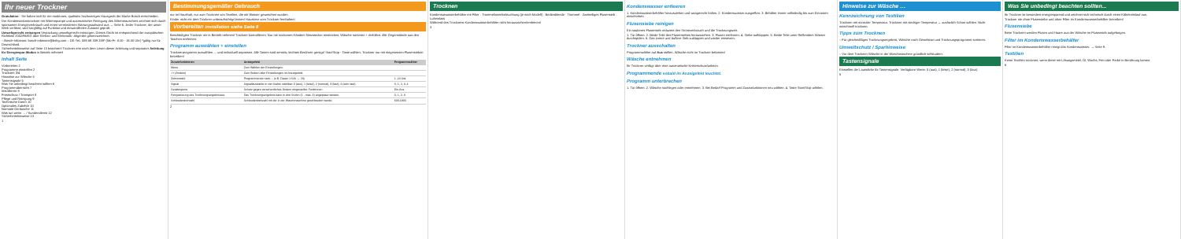Ihr neuer Trockner
Gratulation - Sie haben sich für ein modernes, qualitativ hochwertiges Hausgerät der Marke Bosch entschieden.
Der Kondensationstrockner mit Wärmepumpe und automatischer Reinigung des Wärmetauschers zeichnet sich durch sparsamen Energieverbrauch und einen verminderten Wartungsaufwand aus → Seite 6. Jeder Trockner, der unser Werk verlässt, wird sorgfältig auf Funktion und einwandfreien Zustand geprüft.
Umweltgerecht entsorgen Verpackung umweltgerecht entsorgen. Dieses Gerät ist entsprechend der europäischen Richtlinie 2002/96/EG über Elektro- und Elektronik- Altgeräte gekennzeichnet.
– Bosch-Infoteam: bosch-infoteam@bshg.com – DE-Tel.: 089 69 339 339* (Mo-Fr: 8.00 - 18.00 Uhr) *gültig nur für Deutschland.
Sicherheitshinweise auf Seite 13 beachten! Trockner erst nach dem Lesen dieser Anleitung und separater Anleitung für Energiespar-Modus in Betrieb nehmen!
Inhalt Seite
Vorbereiten 2
Programme einstellen 2
Trocknen 3/4
Hinweise zur Wäsche 5
Tastensignale 5
Was Sie unbedingt beachten sollten 6
Programmübersicht 7
Installieren 8
Frostschutz / Transport 8
Pflege und Reinigung 9
Technische Daten 10
Optionales Zubehör 10
Normale Geräusche 11
Was tun wenn … / Kundendienst 12
Sicherheitshinweise 13
1
Bestimmungsgemäßer Gebrauch
nur im Haushalt, nur zum Trocknen von Textilien, die mit Wasser gewaschen wurden.
Kinder nicht mit dem Trockner unbeaufsichtigt lassen! Haustiere vom Trockner fernhalten!
Vorbereiten Installation siehe Seite 8
Beschädigten Trockner nie in Betrieb nehmen! Trockner kontrollieren. Nur mit trockenen Händen! Netzstecker einstecken. Wäsche sortieren + einfüllen. Alle Gegenstände aus den Taschen entfernen.
Programm auswählen + einstellen
Trocknerprogramm auswählen … und individuell anpassen. Alle Tasten sind sensitiv, leichtes Berühren genügt! Start/Stop - Taste wählen. Trockner nur mit eingesetzten Flusensieben betreiben!
| Zusatzfunktionen | Anzeigefeld | Programmwähler |
| --- | --- | --- |
| Menu | Zum Wählen der Einstellungen. | |
| -/+ (Ändern) | Zum Ändern aller Einstellungen im Anzeigefeld. | |
| Zeitvorwahl | Programmende nach… (z.B. Dauer 1:54h → 2h) | 1 -24 Std. |
| Signal | Signallautstärke in vier Stufen wählbar: 0 (aus), 1 (leise), 2 (normal), 3 (laut), 4 (sehr laut). | 0, 1, 2, 3, 4 |
| Gerätesperre | Schutz gegen versehentliches Ändern eingestellter Funktionen | Ein-Aus |
| Feinjustierung des Trocknungsergebnisses | Das Trocknungsergebnis kann in drei Stufen (1 - max. 3) angepasst werden. | 0, 1, 2, 3 |
| Schleuderdrehzahl | Schleuderdrehzahl mit der in der Waschmaschine geschleudert wurde. | 600-1800 |
2
Trocknen
Kondensatwasserbehälter mit Filter · Trommelinnenbeleuchtung (je nach Modell) · Bedienblende · Trommel · Zweiteiliges Flusensieb · Lufteinlass
Während des Trocknens Kondenswasserbehälter nicht herausziehen/entleeren!
3
Kondenswasser entleeren
1. Kondenswasserbehälter herausziehen und waagerecht halten. 2. Kondenswasser ausgießen. 3. Behälter immer vollständig bis zum Einrasten einschieben.
Flusensiebe reinigen
Ein sauberes Flusensieb reduziert den Stromverbrauch und die Trocknungszeit.
1. Tür öffnen. 2. Beide Teile des Flusensiebes herausziehen. 3. Flusen entfernen. 4. Siebe aufklappen. 5. Beide Teile unter fließendem Wasser durchspülen. 6. Das innere und äußere Sieb zuklappen und wieder einsetzen.
Trockner ausschalten
Programmwähler auf Aus stellen. Wäsche nicht im Trockner belassen!
Wäsche entnehmen
Ihr Trockner verfügt über eine automatische Knitterschutzfunktion.
Programmende sobald im Anzeigefeld leuchtet.
Programm unterbrechen
1. Tür öffnen. 2. Wäsche nachlegen oder entnehmen. 3. Bei Bedarf Programm und Zusatzfunktionen neu wählen. 4. Taste Start/Stop wählen.
Hinweise zur Wäsche …
Kennzeichnung von Textilien
Trocknen mit normaler Temperatur. Trocknen mit niedriger Temperatur → zusätzlich Schon wählen. Nicht maschinell trocknen.
Tipps zum Trocknen
– Für gleichmäßiges Trocknungsergebnis, Wäsche nach Gewebeart und Trocknungsprogramm sortieren.
Umweltschutz / Sparhinweise
– Vor dem Trocknen Wäsche in der Waschmaschine gründlich schleudern.
Tastensignale
Einstellen der Lautstärke für Tastensignale. Verfügbare Werte: 0 (aus), 1 (leise), 2 (normal), 3 (laut).
5
Was Sie unbedingt beachten sollten...
Ihr Trockner ist besonders energiesparend und zeichnet sich technisch durch einen Kältekreislauf aus.
Trockner nie ohne Flusensiebe und ohne Filter im Kondenswasserbehälter betreiben!
Flusensiebe
Beim Trocknen werden Flusen und Haare aus der Wäsche im Flusensieb aufgefangen.
Filter im Kondenswasserbehälter
Filter im Kondenswasserbehälter reinigt das Kondenswasser. → Seite 9.
Textilien
Keine Textilien trocknen, wenn diese mit Lösungsmittel, Öl, Wachs, Fett oder Farbe in Berührung kamen.
6